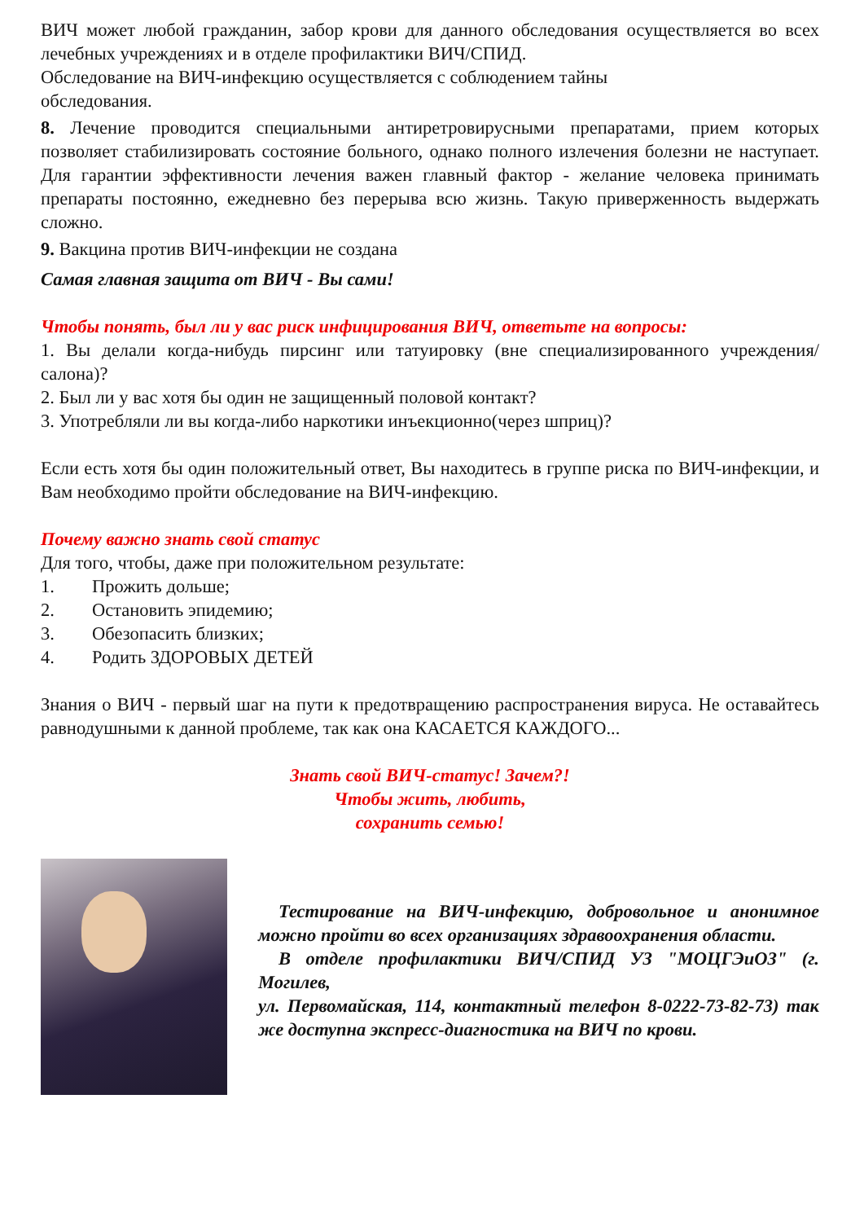ВИЧ может любой гражданин, забор крови для данного обследования осуществляется во всех лечебных учреждениях и в отделе профилактики ВИЧ/СПИД.
Обследование на ВИЧ-инфекцию осуществляется с соблюдением тайны
обследования.
8. Лечение проводится специальными антиретровирусными препаратами, прием которых позволяет стабилизировать состояние больного, однако полного излечения болезни не наступает. Для гарантии эффективности лечения важен главный фактор - желание человека принимать препараты постоянно, ежедневно без перерыва всю жизнь. Такую приверженность выдержать сложно.
9. Вакцина против ВИЧ-инфекции не создана
Самая главная защита от ВИЧ - Вы сами!
Чтобы понять, был ли у вас риск инфицирования ВИЧ, ответьте на вопросы:
1. Вы делали когда-нибудь пирсинг или татуировку (вне специализированного учреждения/салона)?
2. Был ли у вас хотя бы один не защищенный половой контакт?
3. Употребляли ли вы когда-либо наркотики инъекционно(через шприц)?
Если есть хотя бы один положительный ответ, Вы находитесь в группе риска по ВИЧ-инфекции, и Вам необходимо пройти обследование на ВИЧ-инфекцию.
Почему важно знать свой статус
Для того, чтобы, даже при положительном результате:
1. Прожить дольше;
2. Остановить эпидемию;
3. Обезопасить близких;
4. Родить ЗДОРОВЫХ ДЕТЕЙ
Знания о ВИЧ - первый шаг на пути к предотвращению распространения вируса. Не оставайтесь равнодушными к данной проблеме, так как она КАСАЕТСЯ КАЖДОГО...
Знать свой ВИЧ-статус! Зачем?!
Чтобы жить, любить,
сохранить семью!
Тестирование на ВИЧ-инфекцию, добровольное и анонимное можно пройти во всех организациях здравоохранения области.
В отделе профилактики ВИЧ/СПИД УЗ "МОЦГЭиОЗ" (г. Могилев,
ул. Первомайская, 114, контактный телефон 8-0222-73-82-73) так же доступна экспресс-диагностика на ВИЧ по крови.